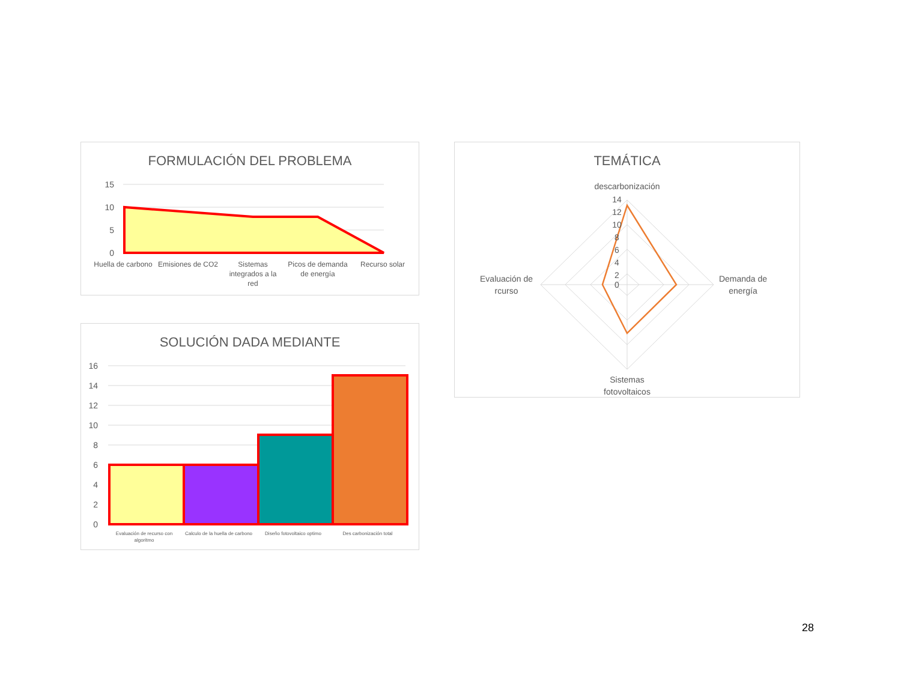FORMULACIÓN DEL PROBLEMA
15
10
5
0
Huella de carbono
Emisiones de CO2
Sistemas
integrados a la
red
Picos de demanda
de energía
Recurso solar
SOLUCIÓN DADA MEDIANTE
16
14
12
10
8
6
4
2
0
Evaluación de recurso con
algoritmo
Calculo de la huella de carbono
Diseño fotovoltaico optimo
Des carbonización total
TEMÁTICA
descarbonización
14
12
10
8
6
4
2
0
Demanda de
energía
Evaluación de
rcurso
Sistemas
fotovoltaicos
28